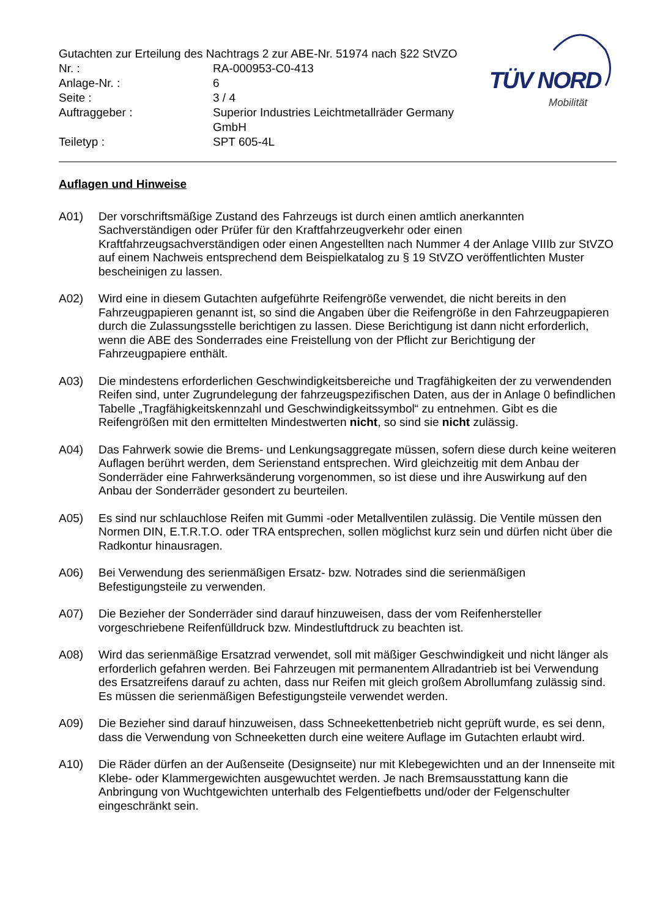| Gutachten zur Erteilung des Nachtrags 2 zur ABE-Nr. 51974 nach §22 StVZO | |
| Nr. : | RA-000953-C0-413 |
| Anlage-Nr. : | 6 |
| Seite : | 3 / 4 |
| Auftraggeber : | Superior Industries Leichtmetallräder Germany GmbH |
| Teiletyp : | SPT 605-4L |
TÜV NORD
Mobilität
Auflagen und Hinweise
A01) Der vorschriftsmäßige Zustand des Fahrzeugs ist durch einen amtlich anerkannten Sachverständigen oder Prüfer für den Kraftfahrzeugverkehr oder einen Kraftfahrzeugsachverständigen oder einen Angestellten nach Nummer 4 der Anlage VIIIb zur StVZO auf einem Nachweis entsprechend dem Beispielkatalog zu § 19 StVZO veröffentlichten Muster bescheinigen zu lassen.
A02) Wird eine in diesem Gutachten aufgeführte Reifengröße verwendet, die nicht bereits in den Fahrzeugpapieren genannt ist, so sind die Angaben über die Reifengröße in den Fahrzeugpapieren durch die Zulassungsstelle berichtigen zu lassen. Diese Berichtigung ist dann nicht erforderlich, wenn die ABE des Sonderrades eine Freistellung von der Pflicht zur Berichtigung der Fahrzeugpapiere enthält.
A03) Die mindestens erforderlichen Geschwindigkeitsbereiche und Tragfähigkeiten der zu verwendenden Reifen sind, unter Zugrundelegung der fahrzeugspezifischen Daten, aus der in Anlage 0 befindlichen Tabelle „Tragfähigkeitskennzahl und Geschwindigkeitssymbol“ zu entnehmen. Gibt es die Reifengrößen mit den ermittelten Mindestwerten nicht, so sind sie nicht zulässig.
A04) Das Fahrwerk sowie die Brems- und Lenkungsaggregate müssen, sofern diese durch keine weiteren Auflagen berührt werden, dem Serienstand entsprechen. Wird gleichzeitig mit dem Anbau der Sonderräder eine Fahrwerksänderung vorgenommen, so ist diese und ihre Auswirkung auf den Anbau der Sonderräder gesondert zu beurteilen.
A05) Es sind nur schlauchlose Reifen mit Gummi -oder Metallventilen zulässig. Die Ventile müssen den Normen DIN, E.T.R.T.O. oder TRA entsprechen, sollen möglichst kurz sein und dürfen nicht über die Radkontur hinausragen.
A06) Bei Verwendung des serienmäßigen Ersatz- bzw. Notrades sind die serienmäßigen Befestigungsteile zu verwenden.
A07) Die Bezieher der Sonderräder sind darauf hinzuweisen, dass der vom Reifenhersteller vorgeschriebene Reifenfülldruck bzw. Mindestluftdruck zu beachten ist.
A08) Wird das serienmäßige Ersatzrad verwendet, soll mit mäßiger Geschwindigkeit und nicht länger als erforderlich gefahren werden. Bei Fahrzeugen mit permanentem Allradantrieb ist bei Verwendung des Ersatzreifens darauf zu achten, dass nur Reifen mit gleich großem Abrollumfang zulässig sind. Es müssen die serienmäßigen Befestigungsteile verwendet werden.
A09) Die Bezieher sind darauf hinzuweisen, dass Schneekettenbetrieb nicht geprüft wurde, es sei denn, dass die Verwendung von Schneeketten durch eine weitere Auflage im Gutachten erlaubt wird.
A10) Die Räder dürfen an der Außenseite (Designseite) nur mit Klebegewichten und an der Innenseite mit Klebe- oder Klammergewichten ausgewuchtet werden. Je nach Bremsausstattung kann die Anbringung von Wuchtgewichten unterhalb des Felgentiefbetts und/oder der Felgenschulter eingeschränkt sein.